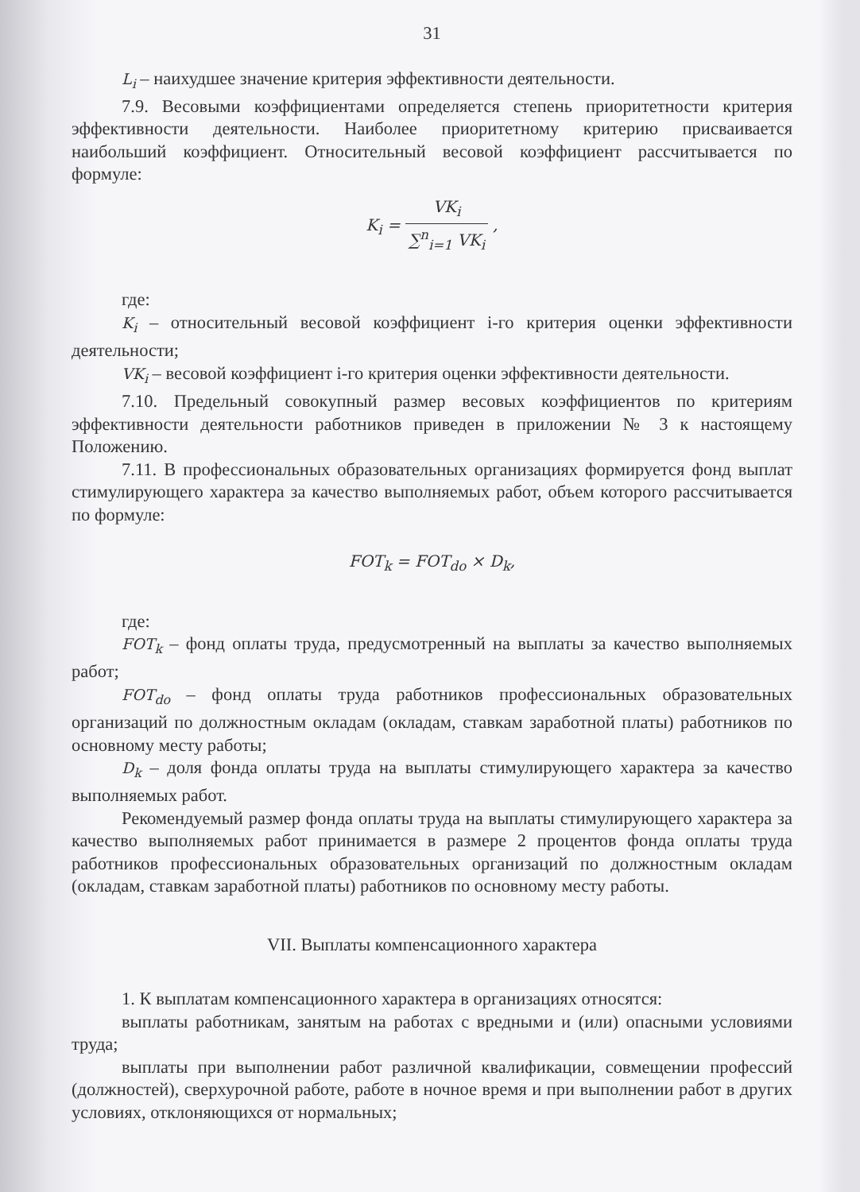31
L<sub>i</sub> – наихудшее значение критерия эффективности деятельности.
7.9. Весовыми коэффициентами определяется степень приоритетности критерия эффективности деятельности. Наиболее приоритетному критерию присваивается наибольший коэффициент. Относительный весовой коэффициент рассчитывается по формуле:
K<sub>i</sub> = VK<sub>i</sub> ∑<sup>n</sup><sub>i=1</sub> VK<sub>i</sub> ,
где:
K<sub>i</sub> – относительный весовой коэффициент i-го критерия оценки эффективности деятельности;
VK<sub>i</sub> – весовой коэффициент i-го критерия оценки эффективности деятельности.
7.10. Предельный совокупный размер весовых коэффициентов по критериям эффективности деятельности работников приведен в приложении № 3 к настоящему Положению.
7.11. В профессиональных образовательных организациях формируется фонд выплат стимулирующего характера за качество выполняемых работ, объем которого рассчитывается по формуле:
FOT<sub>k</sub> = FOT<sub>do</sub> × D<sub>k</sub>,
где:
FOT<sub>k</sub> – фонд оплаты труда, предусмотренный на выплаты за качество выполняемых работ;
FOT<sub>do</sub> – фонд оплаты труда работников профессиональных образовательных организаций по должностным окладам (окладам, ставкам заработной платы) работников по основному месту работы;
D<sub>k</sub> – доля фонда оплаты труда на выплаты стимулирующего характера за качество выполняемых работ.
Рекомендуемый размер фонда оплаты труда на выплаты стимулирующего характера за качество выполняемых работ принимается в размере 2 процентов фонда оплаты труда работников профессиональных образовательных организаций по должностным окладам (окладам, ставкам заработной платы) работников по основному месту работы.
VII. Выплаты компенсационного характера
1. К выплатам компенсационного характера в организациях относятся:
выплаты работникам, занятым на работах с вредными и (или) опасными условиями труда;
выплаты при выполнении работ различной квалификации, совмещении профессий (должностей), сверхурочной работе, работе в ночное время и при выполнении работ в других условиях, отклоняющихся от нормальных;